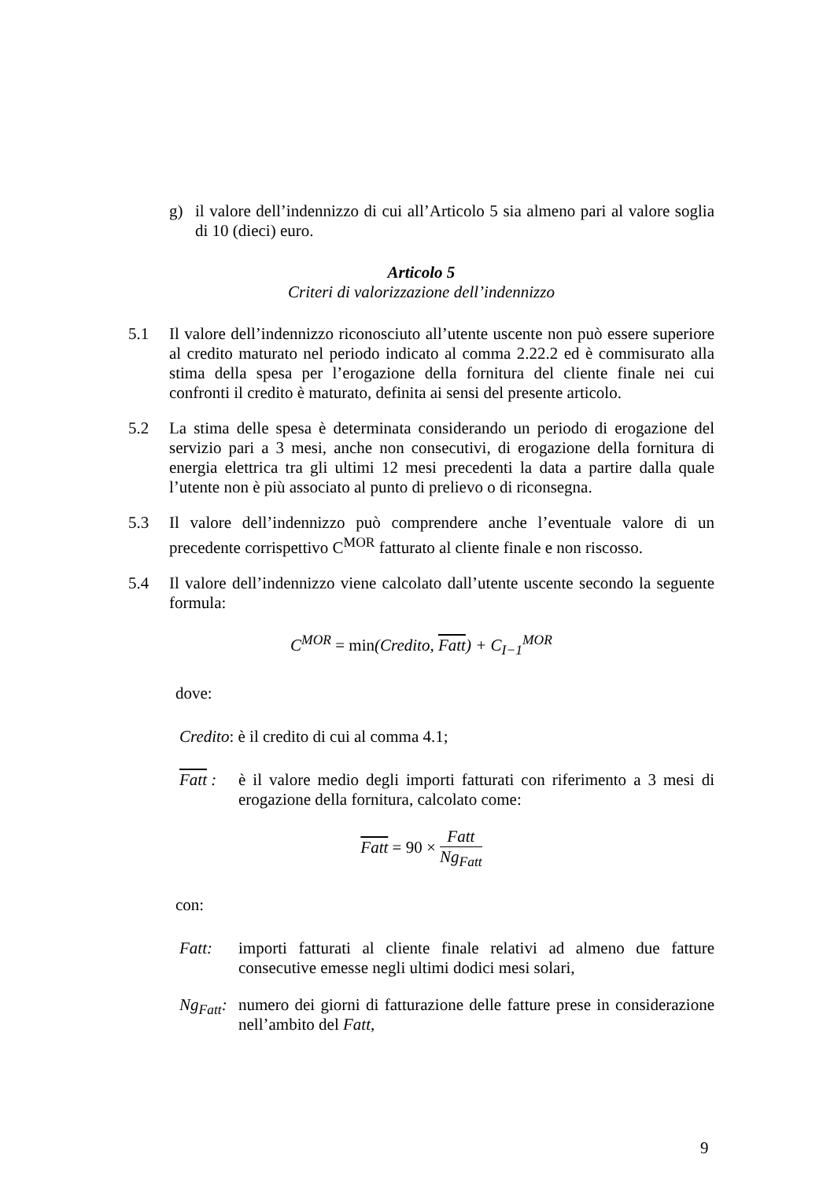g) il valore dell’indennizzo di cui all’Articolo 5 sia almeno pari al valore soglia di 10 (dieci) euro.
Articolo 5
Criteri di valorizzazione dell’indennizzo
5.1 Il valore dell’indennizzo riconosciuto all’utente uscente non può essere superiore al credito maturato nel periodo indicato al comma 2.22.2 ed è commisurato alla stima della spesa per l’erogazione della fornitura del cliente finale nei cui confronti il credito è maturato, definita ai sensi del presente articolo.
5.2 La stima delle spesa è determinata considerando un periodo di erogazione del servizio pari a 3 mesi, anche non consecutivi, di erogazione della fornitura di energia elettrica tra gli ultimi 12 mesi precedenti la data a partire dalla quale l’utente non è più associato al punto di prelievo o di riconsegna.
5.3 Il valore dell’indennizzo può comprendere anche l’eventuale valore di un precedente corrispettivo C<sup>MOR</sup> fatturato al cliente finale e non riscosso.
5.4 Il valore dell’indennizzo viene calcolato dall’utente uscente secondo la seguente formula:
C<sup>MOR</sup> = min(Credito, Fatt) + C<sub>I−1</sub><sup>MOR</sup>
dove:
Credito: è il credito di cui al comma 4.1;
Fatt : è il valore medio degli importi fatturati con riferimento a 3 mesi di erogazione della fornitura, calcolato come:
Fatt = 90 × Fatt Ng<sub>Fatt</sub>
con:
Fatt: importi fatturati al cliente finale relativi ad almeno due fatture consecutive emesse negli ultimi dodici mesi solari,
Ng<sub>Fatt</sub>: numero dei giorni di fatturazione delle fatture prese in considerazione nell’ambito del Fatt,
9